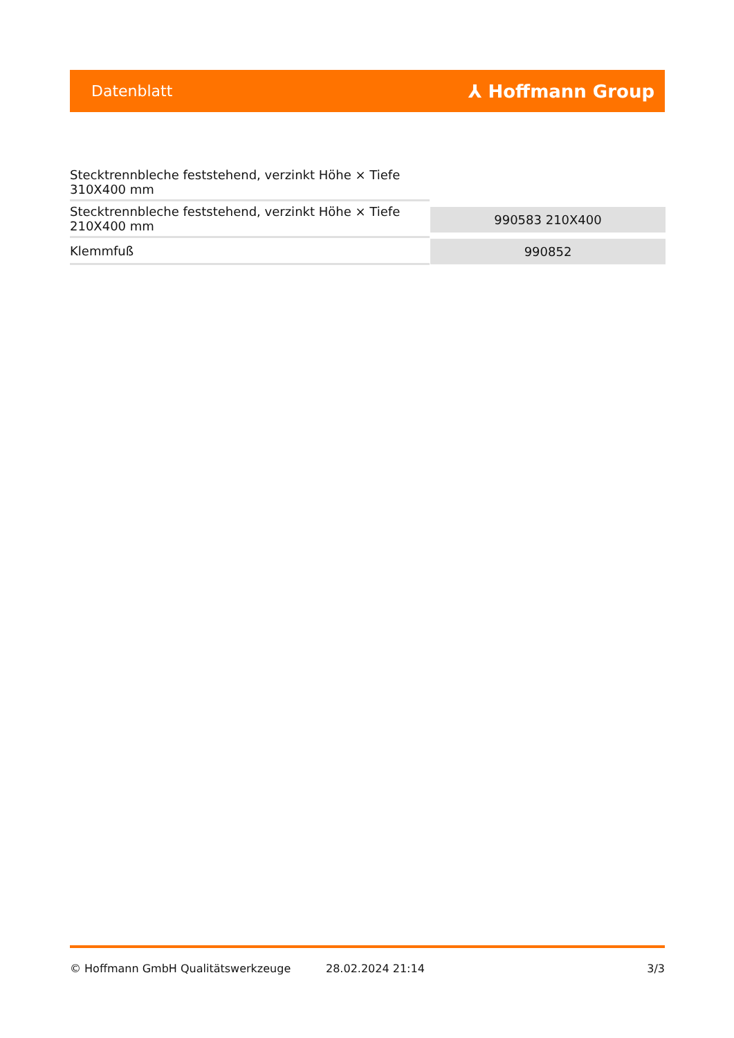Datenblatt
⅄ Hoffmann Group
| Stecktrennbleche feststehend, verzinkt Höhe × Tiefe 310X400 mm | |
| Stecktrennbleche feststehend, verzinkt Höhe × Tiefe 210X400 mm | 990583 210X400 |
| Klemmfuß | 990852 |
© Hoffmann GmbH Qualitätswerkzeuge 28.02.2024 21:14 3/3